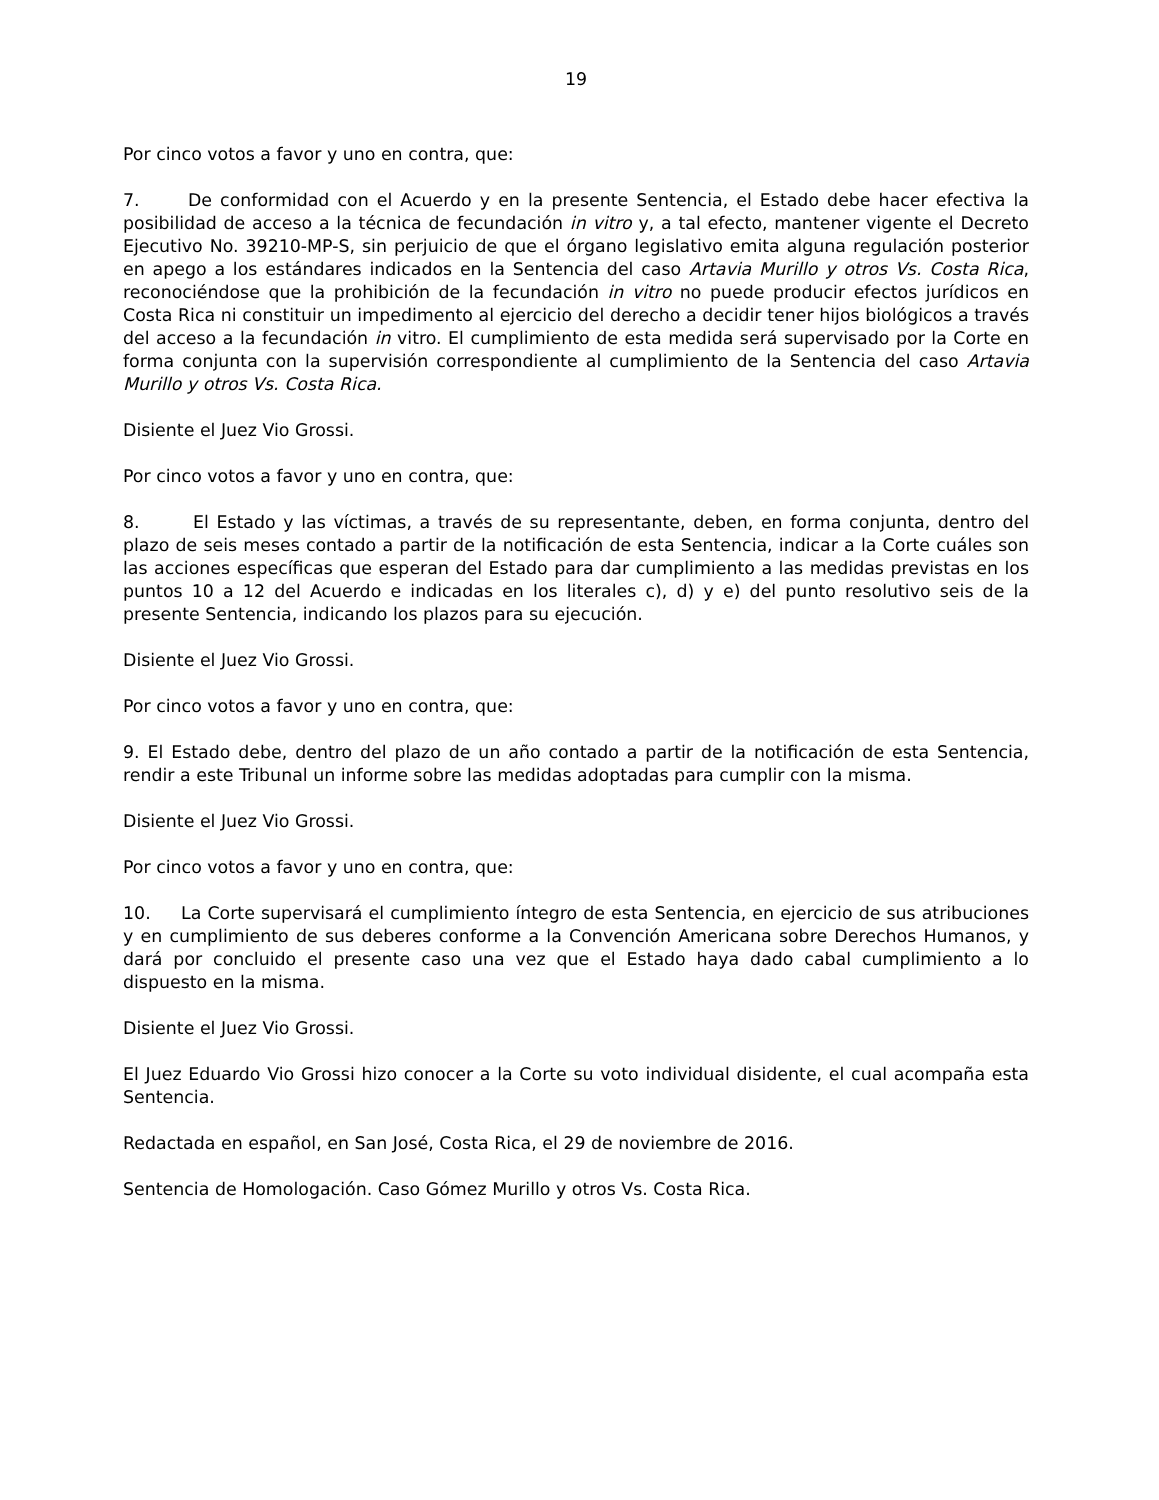19
Por cinco votos a favor y uno en contra, que:
7. De conformidad con el Acuerdo y en la presente Sentencia, el Estado debe hacer efectiva la posibilidad de acceso a la técnica de fecundación in vitro y, a tal efecto, mantener vigente el Decreto Ejecutivo No. 39210-MP-S, sin perjuicio de que el órgano legislativo emita alguna regulación posterior en apego a los estándares indicados en la Sentencia del caso Artavia Murillo y otros Vs. Costa Rica, reconociéndose que la prohibición de la fecundación in vitro no puede producir efectos jurídicos en Costa Rica ni constituir un impedimento al ejercicio del derecho a decidir tener hijos biológicos a través del acceso a la fecundación in vitro. El cumplimiento de esta medida será supervisado por la Corte en forma conjunta con la supervisión correspondiente al cumplimiento de la Sentencia del caso Artavia Murillo y otros Vs. Costa Rica.
Disiente el Juez Vio Grossi.
Por cinco votos a favor y uno en contra, que:
8. El Estado y las víctimas, a través de su representante, deben, en forma conjunta, dentro del plazo de seis meses contado a partir de la notificación de esta Sentencia, indicar a la Corte cuáles son las acciones específicas que esperan del Estado para dar cumplimiento a las medidas previstas en los puntos 10 a 12 del Acuerdo e indicadas en los literales c), d) y e) del punto resolutivo seis de la presente Sentencia, indicando los plazos para su ejecución.
Disiente el Juez Vio Grossi.
Por cinco votos a favor y uno en contra, que:
9. El Estado debe, dentro del plazo de un año contado a partir de la notificación de esta Sentencia, rendir a este Tribunal un informe sobre las medidas adoptadas para cumplir con la misma.
Disiente el Juez Vio Grossi.
Por cinco votos a favor y uno en contra, que:
10. La Corte supervisará el cumplimiento íntegro de esta Sentencia, en ejercicio de sus atribuciones y en cumplimiento de sus deberes conforme a la Convención Americana sobre Derechos Humanos, y dará por concluido el presente caso una vez que el Estado haya dado cabal cumplimiento a lo dispuesto en la misma.
Disiente el Juez Vio Grossi.
El Juez Eduardo Vio Grossi hizo conocer a la Corte su voto individual disidente, el cual acompaña esta Sentencia.
Redactada en español, en San José, Costa Rica, el 29 de noviembre de 2016.
Sentencia de Homologación. Caso Gómez Murillo y otros Vs. Costa Rica.